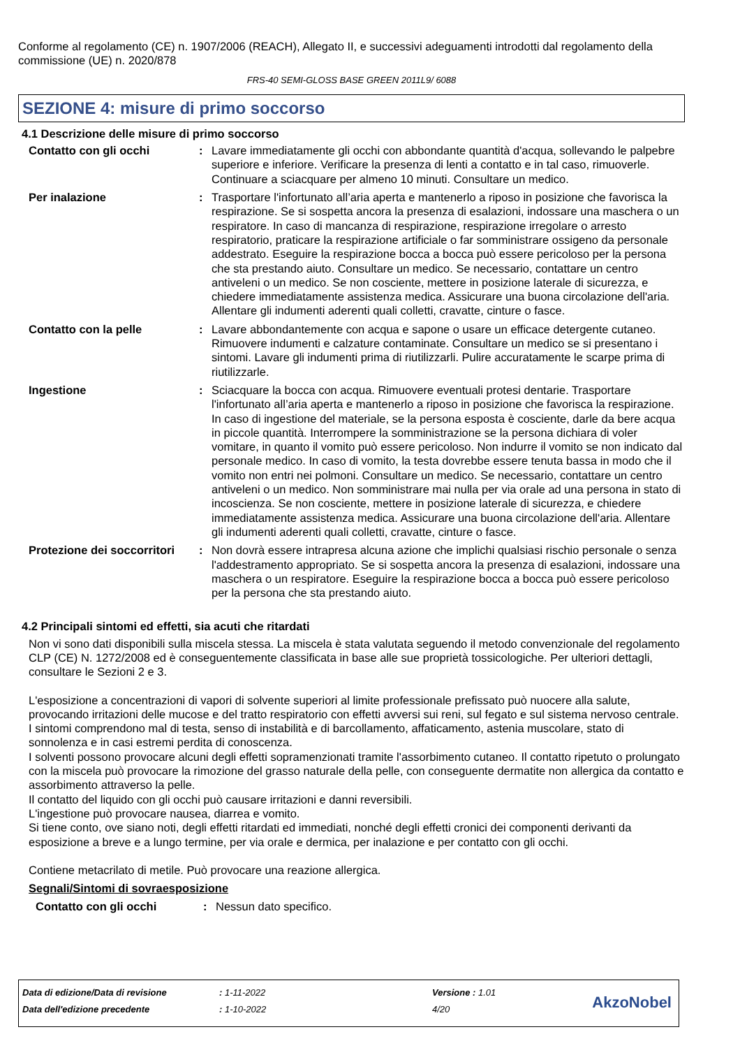Conforme al regolamento (CE) n. 1907/2006 (REACH), Allegato II, e successivi adeguamenti introdotti dal regolamento della commissione (UE) n. 2020/878
FRS-40 SEMI-GLOSS BASE GREEN 2011L9/ 6088
SEZIONE 4: misure di primo soccorso
4.1 Descrizione delle misure di primo soccorso
Contatto con gli occhi : Lavare immediatamente gli occhi con abbondante quantità d'acqua, sollevando le palpebre superiore e inferiore. Verificare la presenza di lenti a contatto e in tal caso, rimuoverle. Continuare a sciacquare per almeno 10 minuti. Consultare un medico.
Per inalazione : Trasportare l'infortunato all’aria aperta e mantenerlo a riposo in posizione che favorisca la respirazione. Se si sospetta ancora la presenza di esalazioni, indossare una maschera o un respiratore. In caso di mancanza di respirazione, respirazione irregolare o arresto respiratorio, praticare la respirazione artificiale o far somministrare ossigeno da personale addestrato. Eseguire la respirazione bocca a bocca può essere pericoloso per la persona che sta prestando aiuto. Consultare un medico. Se necessario, contattare un centro antiveleni o un medico. Se non cosciente, mettere in posizione laterale di sicurezza, e chiedere immediatamente assistenza medica. Assicurare una buona circolazione dell'aria. Allentare gli indumenti aderenti quali colletti, cravatte, cinture o fasce.
Contatto con la pelle : Lavare abbondantemente con acqua e sapone o usare un efficace detergente cutaneo. Rimuovere indumenti e calzature contaminate. Consultare un medico se si presentano i sintomi. Lavare gli indumenti prima di riutilizzarli. Pulire accuratamente le scarpe prima di riutilizzarle.
Ingestione : Sciacquare la bocca con acqua. Rimuovere eventuali protesi dentarie. Trasportare l'infortunato all’aria aperta e mantenerlo a riposo in posizione che favorisca la respirazione. In caso di ingestione del materiale, se la persona esposta è cosciente, darle da bere acqua in piccole quantità. Interrompere la somministrazione se la persona dichiara di voler vomitare, in quanto il vomito può essere pericoloso. Non indurre il vomito se non indicato dal personale medico. In caso di vomito, la testa dovrebbe essere tenuta bassa in modo che il vomito non entri nei polmoni. Consultare un medico. Se necessario, contattare un centro antiveleni o un medico. Non somministrare mai nulla per via orale ad una persona in stato di incoscienza. Se non cosciente, mettere in posizione laterale di sicurezza, e chiedere immediatamente assistenza medica. Assicurare una buona circolazione dell'aria. Allentare gli indumenti aderenti quali colletti, cravatte, cinture o fasce.
Protezione dei soccorritori
: Non dovrà essere intrapresa alcuna azione che implichi qualsiasi rischio personale o senza l'addestramento appropriato. Se si sospetta ancora la presenza di esalazioni, indossare una maschera o un respiratore. Eseguire la respirazione bocca a bocca può essere pericoloso per la persona che sta prestando aiuto.
4.2 Principali sintomi ed effetti, sia acuti che ritardati
Non vi sono dati disponibili sulla miscela stessa. La miscela è stata valutata seguendo il metodo convenzionale del regolamento CLP (CE) N. 1272/2008 ed è conseguentemente classificata in base alle sue proprietà tossicologiche. Per ulteriori dettagli, consultare le Sezioni 2 e 3.
L'esposizione a concentrazioni di vapori di solvente superiori al limite professionale prefissato può nuocere alla salute, provocando irritazioni delle mucose e del tratto respiratorio con effetti avversi sui reni, sul fegato e sul sistema nervoso centrale. I sintomi comprendono mal di testa, senso di instabilità e di barcollamento, affaticamento, astenia muscolare, stato di sonnolenza e in casi estremi perdita di conoscenza.
I solventi possono provocare alcuni degli effetti sopramenzionati tramite l'assorbimento cutaneo. Il contatto ripetuto o prolungato con la miscela può provocare la rimozione del grasso naturale della pelle, con conseguente dermatite non allergica da contatto e assorbimento attraverso la pelle.
Il contatto del liquido con gli occhi può causare irritazioni e danni reversibili.
L'ingestione può provocare nausea, diarrea e vomito.
Si tiene conto, ove siano noti, degli effetti ritardati ed immediati, nonché degli effetti cronici dei componenti derivanti da esposizione a breve e a lungo termine, per via orale e dermica, per inalazione e per contatto con gli occhi.
Contiene metacrilato di metile. Può provocare una reazione allergica.
Segnali/Sintomi di sovraesposizione
Contatto con gli occhi : Nessun dato specifico.
| Data di edizione/Data di revisione | : 1-11-2022 | Versione : 1.01 |
| Data dell'edizione precedente | : 1-10-2022 | 4/20 |
AkzoNobel